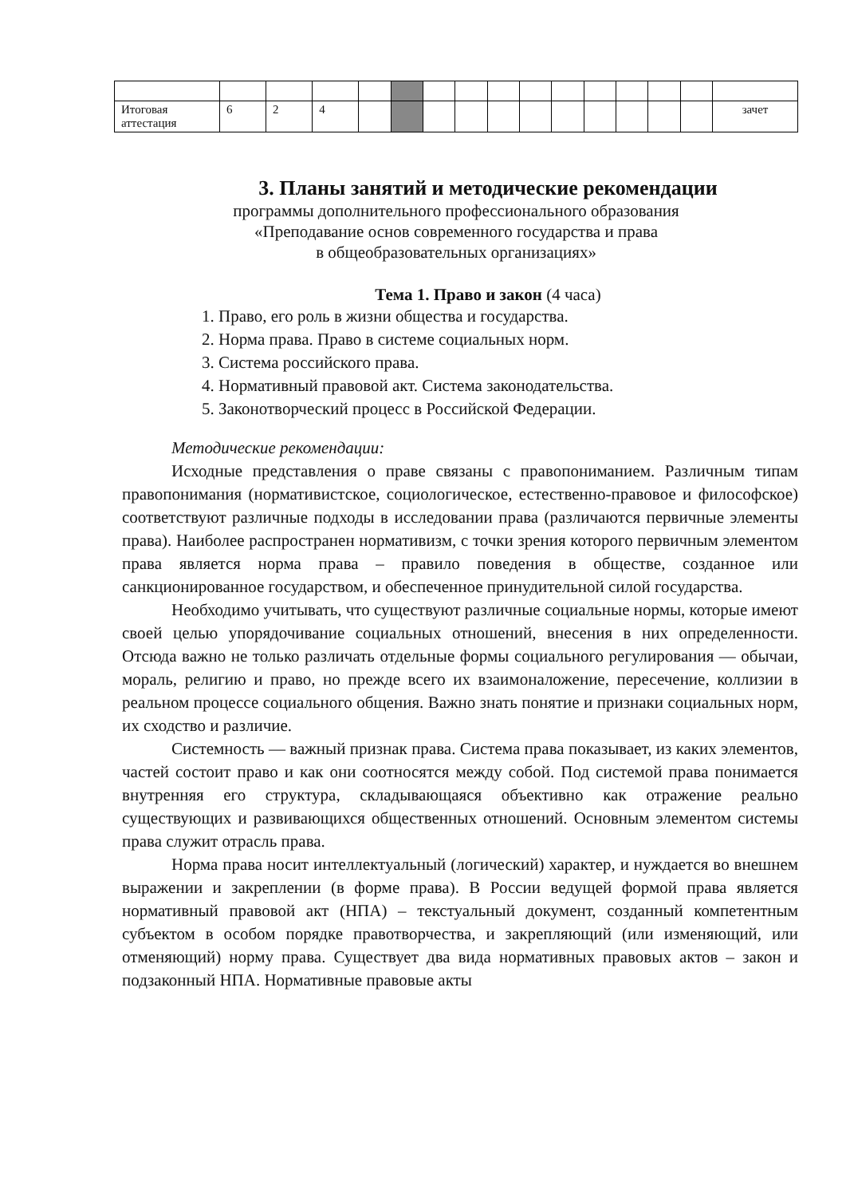| Итоговая аттестация | 6 | 2 | 4 | | | | | | | | | | | | зачет |
3. Планы занятий и методические рекомендации
программы дополнительного профессионального образования
«Преподавание основ современного государства и права
в общеобразовательных организациях»
Тема 1. Право и закон (4 часа)
1. Право, его роль в жизни общества и государства.
2. Норма права. Право в системе социальных норм.
3. Система российского права.
4. Нормативный правовой акт. Система законодательства.
5. Законотворческий процесс в Российской Федерации.
Методические рекомендации:
Исходные представления о праве связаны с правопониманием. Различным типам правопонимания (нормативистское, социологическое, естественно-правовое и философское) соответствуют различные подходы в исследовании права (различаются первичные элементы права). Наиболее распространен нормативизм, с точки зрения которого первичным элементом права является норма права – правило поведения в обществе, созданное или санкционированное государством, и обеспеченное принудительной силой государства.
Необходимо учитывать, что существуют различные социальные нормы, которые имеют своей целью упорядочивание социальных отношений, внесения в них определенности. Отсюда важно не только различать отдельные формы социального регулирования — обычаи, мораль, религию и право, но прежде всего их взаимоналожение, пересечение, коллизии в реальном процессе социального общения. Важно знать понятие и признаки социальных норм, их сходство и различие.
Системность — важный признак права. Система права показывает, из каких элементов, частей состоит право и как они соотносятся между собой. Под системой права понимается внутренняя его структура, складывающаяся объективно как отражение реально существующих и развивающихся общественных отношений. Основным элементом системы права служит отрасль права.
Норма права носит интеллектуальный (логический) характер, и нуждается во внешнем выражении и закреплении (в форме права). В России ведущей формой права является нормативный правовой акт (НПА) – текстуальный документ, созданный компетентным субъектом в особом порядке правотворчества, и закрепляющий (или изменяющий, или отменяющий) норму права. Существует два вида нормативных правовых актов – закон и подзаконный НПА. Нормативные правовые акты